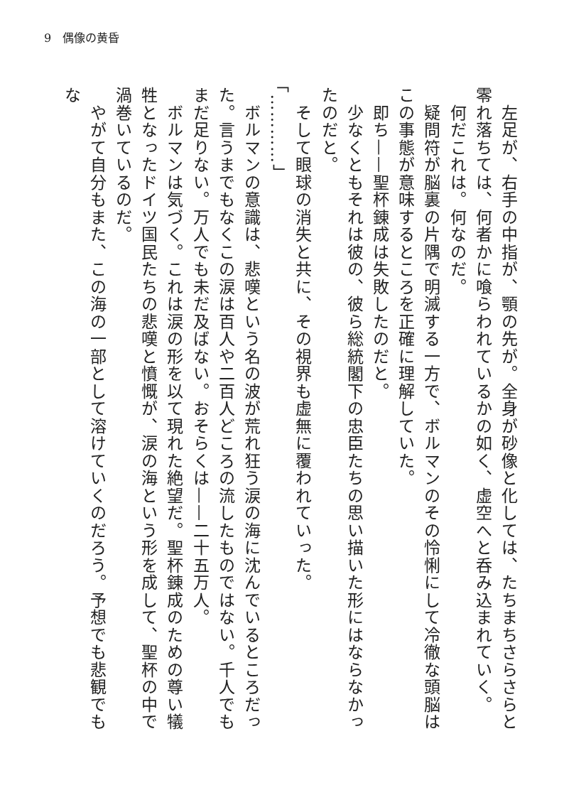9　偶像の黄昏
　左足が、右手の中指が、顎の先が。全身が砂像と化しては、たちまちさらさらと零れ落ちては、何者かに喰らわれているかの如く、虚空へと呑み込まれていく。
　何だこれは。何なのだ。
　疑問符が脳裏の片隅で明滅する一方で、ボルマンのその怜悧にして冷徹な頭脳はこの事態が意味するところを正確に理解していた。
　即ち——聖杯錬成は失敗したのだと。
　少なくともそれは彼の、彼ら総統閣下の忠臣たちの思い描いた形にはならなかったのだと。
　そして眼球の消失と共に、その視界も虚無に覆われていった。
「…………」
　ボルマンの意識は、悲嘆という名の波が荒れ狂う涙の海に沈んでいるところだった。言うまでもなくこの涙は百人や二百人どころの流したものではない。千人でもまだ足りない。万人でも未だ及ばない。おそらくは——二十五万人。
　ボルマンは気づく。これは涙の形を以て現れた絶望だ。聖杯錬成のための尊い犠牲となったドイツ国民たちの悲嘆と憤慨が、涙の海という形を成して、聖杯の中で渦巻いているのだ。
　やがて自分もまた、この海の一部として溶けていくのだろう。予想でも悲観でもな